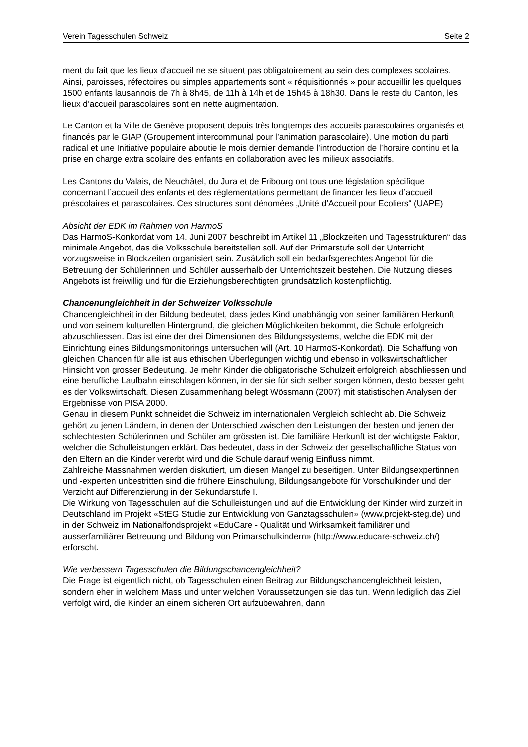Verein Tagesschulen Schweiz Seite 2
ment du fait que les lieux d'accueil ne se situent pas obligatoirement au sein des complexes scolaires. Ainsi, paroisses, réfectoires ou simples appartements sont « réquisitionnés » pour accueillir les quelques 1500 enfants lausannois de 7h à 8h45, de 11h à 14h et de 15h45 à 18h30. Dans le reste du Canton, les lieux d’accueil parascolaires sont en nette augmentation.
Le Canton et la Ville de Genève proposent depuis très longtemps des accueils parascolaires organisés et financés par le GIAP (Groupement intercommunal pour l’animation parascolaire). Une motion du parti radical et une Initiative populaire aboutie le mois dernier demande l’introduction de l’horaire continu et la prise en charge extra scolaire des enfants en collaboration avec les milieux associatifs.
Les Cantons du Valais, de Neuchâtel, du Jura et de Fribourg ont tous une législation spécifique concernant l’accueil des enfants et des réglementations permettant de financer les lieux d’accueil préscolaires et parascolaires. Ces structures sont dénomées „Unité d’Accueil pour Ecoliers“ (UAPE)
Absicht der EDK im Rahmen von HarmoS
Das HarmoS-Konkordat vom 14. Juni 2007 beschreibt im Artikel 11 „Blockzeiten und Tagesstrukturen“ das minimale Angebot, das die Volksschule bereitstellen soll. Auf der Primarstufe soll der Unterricht vorzugsweise in Blockzeiten organisiert sein. Zusätzlich soll ein bedarfsgerechtes Angebot für die Betreuung der Schülerinnen und Schüler ausserhalb der Unterrichtszeit bestehen. Die Nutzung dieses Angebots ist freiwillig und für die Erziehungsberechtigten grundsätzlich kostenpflichtig.
Chancenungleichheit in der Schweizer Volksschule
Chancengleichheit in der Bildung bedeutet, dass jedes Kind unabhängig von seiner familiären Herkunft und von seinem kulturellen Hintergrund, die gleichen Möglichkeiten bekommt, die Schule erfolgreich abzuschliessen. Das ist eine der drei Dimensionen des Bildungssystems, welche die EDK mit der Einrichtung eines Bildungsmonitorings untersuchen will (Art. 10 HarmoS-Konkordat). Die Schaffung von gleichen Chancen für alle ist aus ethischen Überlegungen wichtig und ebenso in volkswirtschaftlicher Hinsicht von grosser Bedeutung. Je mehr Kinder die obligatorische Schulzeit erfolgreich abschliessen und eine berufliche Laufbahn einschlagen können, in der sie für sich selber sorgen können, desto besser geht es der Volkswirtschaft. Diesen Zusammenhang belegt Wössmann (2007) mit statistischen Analysen der Ergebnisse von PISA 2000.
Genau in diesem Punkt schneidet die Schweiz im internationalen Vergleich schlecht ab. Die Schweiz gehört zu jenen Ländern, in denen der Unterschied zwischen den Leistungen der besten und jenen der schlechtesten Schülerinnen und Schüler am grössten ist. Die familiäre Herkunft ist der wichtigste Faktor, welcher die Schulleistungen erklärt. Das bedeutet, dass in der Schweiz der gesellschaftliche Status von den Eltern an die Kinder vererbt wird und die Schule darauf wenig Einfluss nimmt.
Zahlreiche Massnahmen werden diskutiert, um diesen Mangel zu beseitigen. Unter Bildungsexpertinnen und -experten unbestritten sind die frühere Einschulung, Bildungsangebote für Vorschulkinder und der Verzicht auf Differenzierung in der Sekundarstufe I.
Die Wirkung von Tagesschulen auf die Schulleistungen und auf die Entwicklung der Kinder wird zurzeit in Deutschland im Projekt «StEG Studie zur Entwicklung von Ganztagsschulen» (www.projekt-steg.de) und in der Schweiz im Nationalfondsprojekt «EduCare - Qualität und Wirksamkeit familiärer und ausserfamiliärer Betreuung und Bildung von Primarschulkindern» (http://www.educare-schweiz.ch/) erforscht.
Wie verbessern Tagesschulen die Bildungschancengleichheit?
Die Frage ist eigentlich nicht, ob Tagesschulen einen Beitrag zur Bildungschancengleichheit leisten, sondern eher in welchem Mass und unter welchen Voraussetzungen sie das tun. Wenn lediglich das Ziel verfolgt wird, die Kinder an einem sicheren Ort aufzubewahren, dann